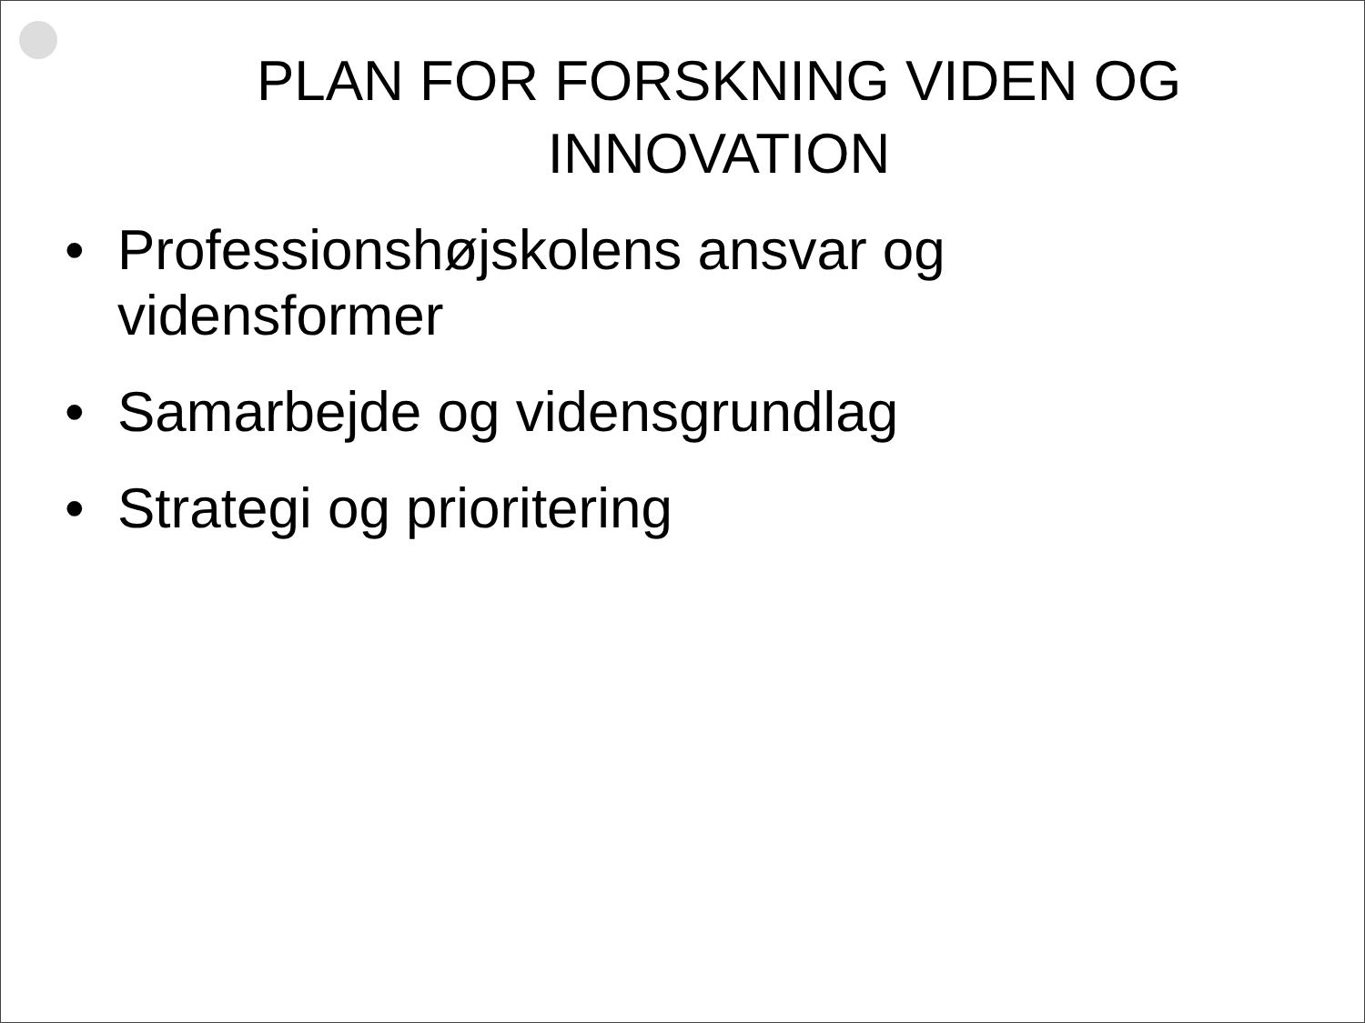PLAN FOR FORSKNING VIDEN OG INNOVATION
• Professionshøjskolens ansvar og vidensformer
• Samarbejde og vidensgrundlag
• Strategi og prioritering